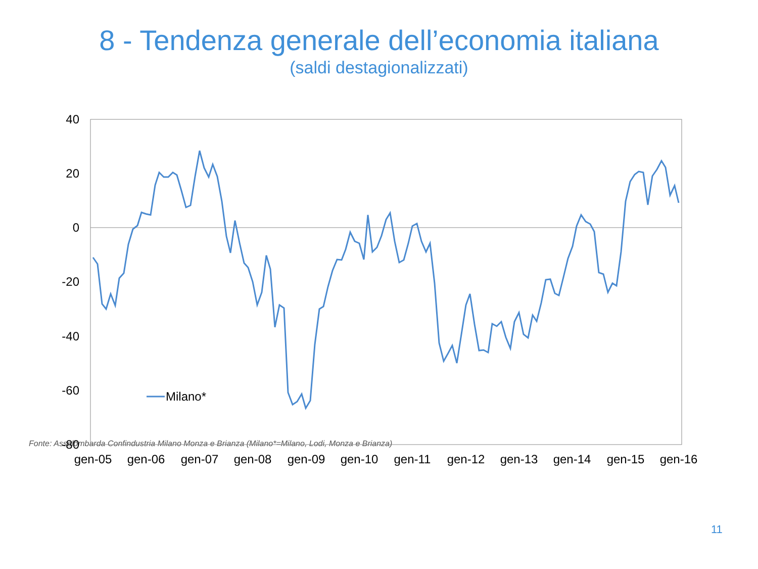8 - Tendenza generale dell’economia italiana
(saldi destagionalizzati)
40
20
0
-20
-40
-60
-80
gen-05
gen-06
gen-07
gen-08
gen-09
gen-10
gen-11
gen-12
gen-13
gen-14
gen-15
gen-16
Milano*
Fonte: Assolombarda Confindustria Milano Monza e Brianza (Milano*=Milano, Lodi, Monza e Brianza)
11